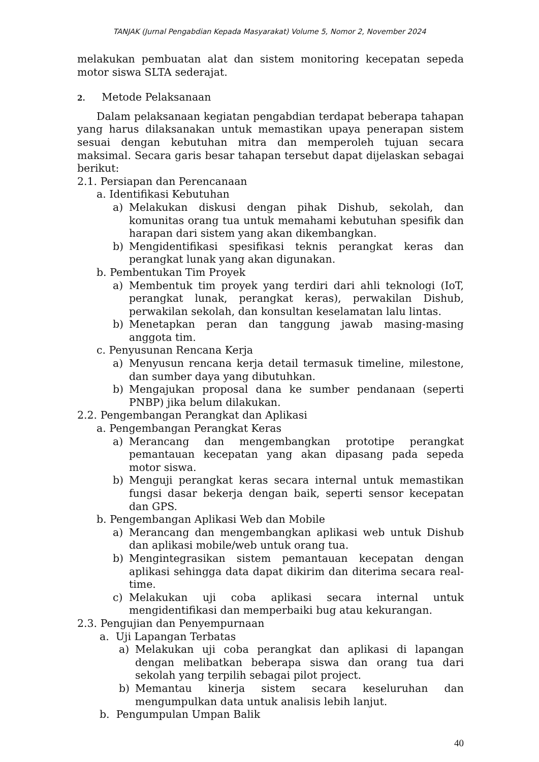TANJAK (Jurnal Pengabdian Kepada Masyarakat) Volume 5, Nomor 2, November 2024
melakukan pembuatan alat dan sistem monitoring kecepatan sepeda motor siswa SLTA sederajat.
2. Metode Pelaksanaan
Dalam pelaksanaan kegiatan pengabdian terdapat beberapa tahapan yang harus dilaksanakan untuk memastikan upaya penerapan sistem sesuai dengan kebutuhan mitra dan memperoleh tujuan secara maksimal. Secara garis besar tahapan tersebut dapat dijelaskan sebagai berikut:
2.1. Persiapan dan Perencanaan
a. Identifikasi Kebutuhan
a) Melakukan diskusi dengan pihak Dishub, sekolah, dan komunitas orang tua untuk memahami kebutuhan spesifik dan harapan dari sistem yang akan dikembangkan.
b) Mengidentifikasi spesifikasi teknis perangkat keras dan perangkat lunak yang akan digunakan.
b. Pembentukan Tim Proyek
a) Membentuk tim proyek yang terdiri dari ahli teknologi (IoT, perangkat lunak, perangkat keras), perwakilan Dishub, perwakilan sekolah, dan konsultan keselamatan lalu lintas.
b) Menetapkan peran dan tanggung jawab masing-masing anggota tim.
c. Penyusunan Rencana Kerja
a) Menyusun rencana kerja detail termasuk timeline, milestone, dan sumber daya yang dibutuhkan.
b) Mengajukan proposal dana ke sumber pendanaan (seperti PNBP) jika belum dilakukan.
2.2. Pengembangan Perangkat dan Aplikasi
a. Pengembangan Perangkat Keras
a) Merancang dan mengembangkan prototipe perangkat pemantauan kecepatan yang akan dipasang pada sepeda motor siswa.
b) Menguji perangkat keras secara internal untuk memastikan fungsi dasar bekerja dengan baik, seperti sensor kecepatan dan GPS.
b. Pengembangan Aplikasi Web dan Mobile
a) Merancang dan mengembangkan aplikasi web untuk Dishub dan aplikasi mobile/web untuk orang tua.
b) Mengintegrasikan sistem pemantauan kecepatan dengan aplikasi sehingga data dapat dikirim dan diterima secara real-time.
c) Melakukan uji coba aplikasi secara internal untuk mengidentifikasi dan memperbaiki bug atau kekurangan.
2.3. Pengujian dan Penyempurnaan
a. Uji Lapangan Terbatas
a) Melakukan uji coba perangkat dan aplikasi di lapangan dengan melibatkan beberapa siswa dan orang tua dari sekolah yang terpilih sebagai pilot project.
b) Memantau kinerja sistem secara keseluruhan dan mengumpulkan data untuk analisis lebih lanjut.
b. Pengumpulan Umpan Balik
40